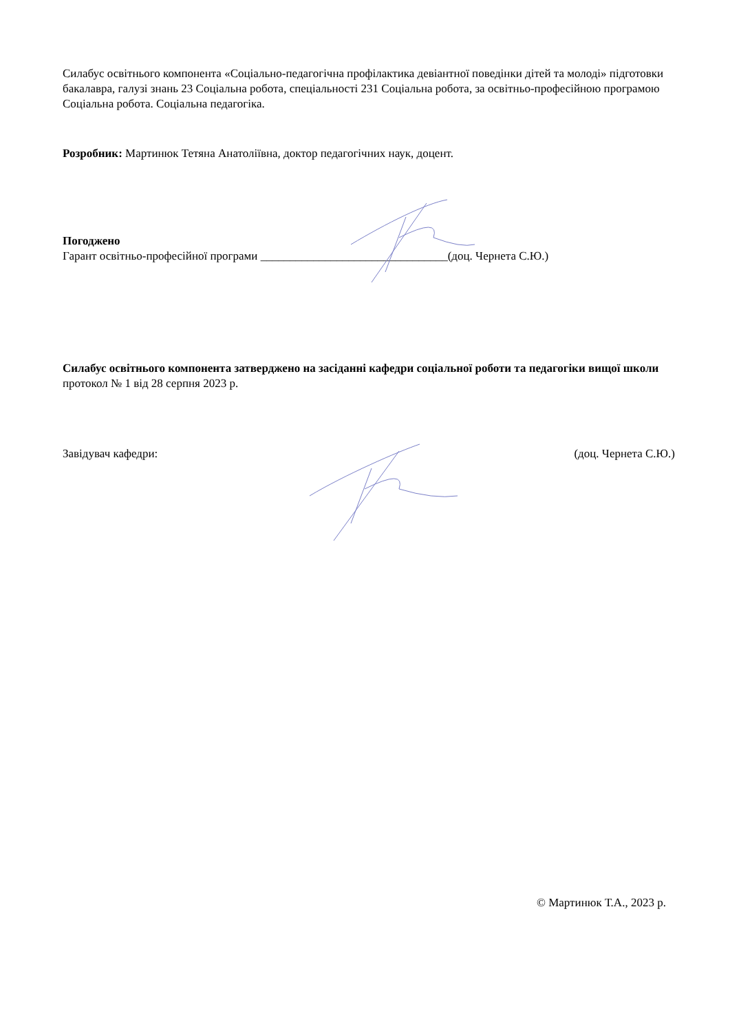Силабус освітнього компонента «Соціально-педагогічна профілактика девіантної поведінки дітей та молоді» підготовки бакалавра, галузі знань 23 Соціальна робота, спеціальності 231 Соціальна робота, за освітньо-професійною програмою Соціальна робота. Соціальна педагогіка.
Розробник: Мартинюк Тетяна Анатоліївна, доктор педагогічних наук, доцент.
Погоджено
Гарант освітньо-професійної програми ________________________________(доц. Чернета С.Ю.)
Силабус освітнього компонента затверджено на засіданні кафедри соціальної роботи та педагогіки вищої школи
протокол № 1 від 28 серпня 2023 р.
Завідувач кафедри: (доц. Чернета С.Ю.)
© Мартинюк Т.А., 2023 р.